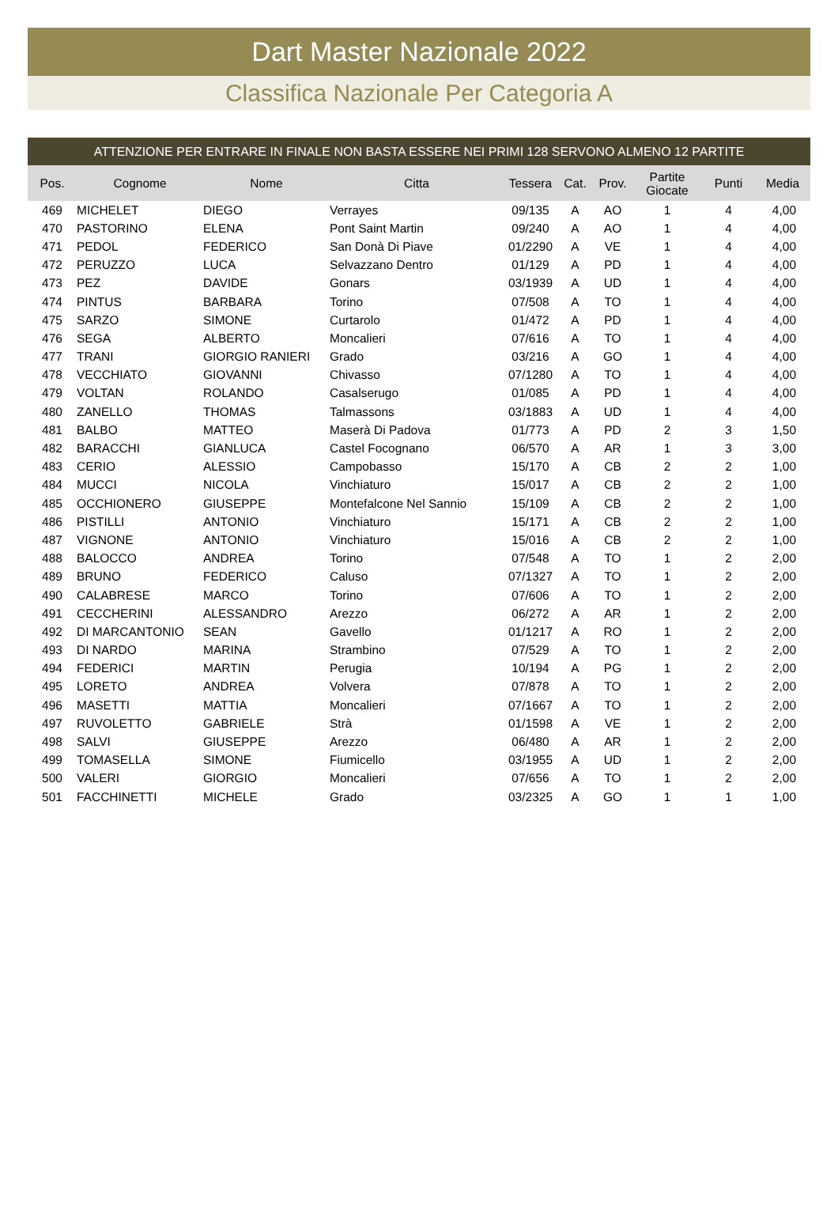Dart Master Nazionale 2022
Classifica Nazionale Per Categoria A
ATTENZIONE PER ENTRARE IN FINALE NON BASTA ESSERE NEI PRIMI 128 SERVONO ALMENO 12 PARTITE
| Pos. | Cognome | Nome | Citta | Tessera | Cat. | Prov. | Partite Giocate | Punti | Media |
| --- | --- | --- | --- | --- | --- | --- | --- | --- | --- |
| 469 | MICHELET | DIEGO | Verrayes | 09/135 | A | AO | 1 | 4 | 4,00 |
| 470 | PASTORINO | ELENA | Pont Saint Martin | 09/240 | A | AO | 1 | 4 | 4,00 |
| 471 | PEDOL | FEDERICO | San Donà Di Piave | 01/2290 | A | VE | 1 | 4 | 4,00 |
| 472 | PERUZZO | LUCA | Selvazzano Dentro | 01/129 | A | PD | 1 | 4 | 4,00 |
| 473 | PEZ | DAVIDE | Gonars | 03/1939 | A | UD | 1 | 4 | 4,00 |
| 474 | PINTUS | BARBARA | Torino | 07/508 | A | TO | 1 | 4 | 4,00 |
| 475 | SARZO | SIMONE | Curtarolo | 01/472 | A | PD | 1 | 4 | 4,00 |
| 476 | SEGA | ALBERTO | Moncalieri | 07/616 | A | TO | 1 | 4 | 4,00 |
| 477 | TRANI | GIORGIO RANIERI | Grado | 03/216 | A | GO | 1 | 4 | 4,00 |
| 478 | VECCHIATO | GIOVANNI | Chivasso | 07/1280 | A | TO | 1 | 4 | 4,00 |
| 479 | VOLTAN | ROLANDO | Casalserugo | 01/085 | A | PD | 1 | 4 | 4,00 |
| 480 | ZANELLO | THOMAS | Talmassons | 03/1883 | A | UD | 1 | 4 | 4,00 |
| 481 | BALBO | MATTEO | Maserà Di Padova | 01/773 | A | PD | 2 | 3 | 1,50 |
| 482 | BARACCHI | GIANLUCA | Castel Focognano | 06/570 | A | AR | 1 | 3 | 3,00 |
| 483 | CERIO | ALESSIO | Campobasso | 15/170 | A | CB | 2 | 2 | 1,00 |
| 484 | MUCCI | NICOLA | Vinchiaturo | 15/017 | A | CB | 2 | 2 | 1,00 |
| 485 | OCCHIONERO | GIUSEPPE | Montefalcone Nel Sannio | 15/109 | A | CB | 2 | 2 | 1,00 |
| 486 | PISTILLI | ANTONIO | Vinchiaturo | 15/171 | A | CB | 2 | 2 | 1,00 |
| 487 | VIGNONE | ANTONIO | Vinchiaturo | 15/016 | A | CB | 2 | 2 | 1,00 |
| 488 | BALOCCO | ANDREA | Torino | 07/548 | A | TO | 1 | 2 | 2,00 |
| 489 | BRUNO | FEDERICO | Caluso | 07/1327 | A | TO | 1 | 2 | 2,00 |
| 490 | CALABRESE | MARCO | Torino | 07/606 | A | TO | 1 | 2 | 2,00 |
| 491 | CECCHERINI | ALESSANDRO | Arezzo | 06/272 | A | AR | 1 | 2 | 2,00 |
| 492 | DI MARCANTONIO | SEAN | Gavello | 01/1217 | A | RO | 1 | 2 | 2,00 |
| 493 | DI NARDO | MARINA | Strambino | 07/529 | A | TO | 1 | 2 | 2,00 |
| 494 | FEDERICI | MARTIN | Perugia | 10/194 | A | PG | 1 | 2 | 2,00 |
| 495 | LORETO | ANDREA | Volvera | 07/878 | A | TO | 1 | 2 | 2,00 |
| 496 | MASETTI | MATTIA | Moncalieri | 07/1667 | A | TO | 1 | 2 | 2,00 |
| 497 | RUVOLETTO | GABRIELE | Strà | 01/1598 | A | VE | 1 | 2 | 2,00 |
| 498 | SALVI | GIUSEPPE | Arezzo | 06/480 | A | AR | 1 | 2 | 2,00 |
| 499 | TOMASELLA | SIMONE | Fiumicello | 03/1955 | A | UD | 1 | 2 | 2,00 |
| 500 | VALERI | GIORGIO | Moncalieri | 07/656 | A | TO | 1 | 2 | 2,00 |
| 501 | FACCHINETTI | MICHELE | Grado | 03/2325 | A | GO | 1 | 1 | 1,00 |